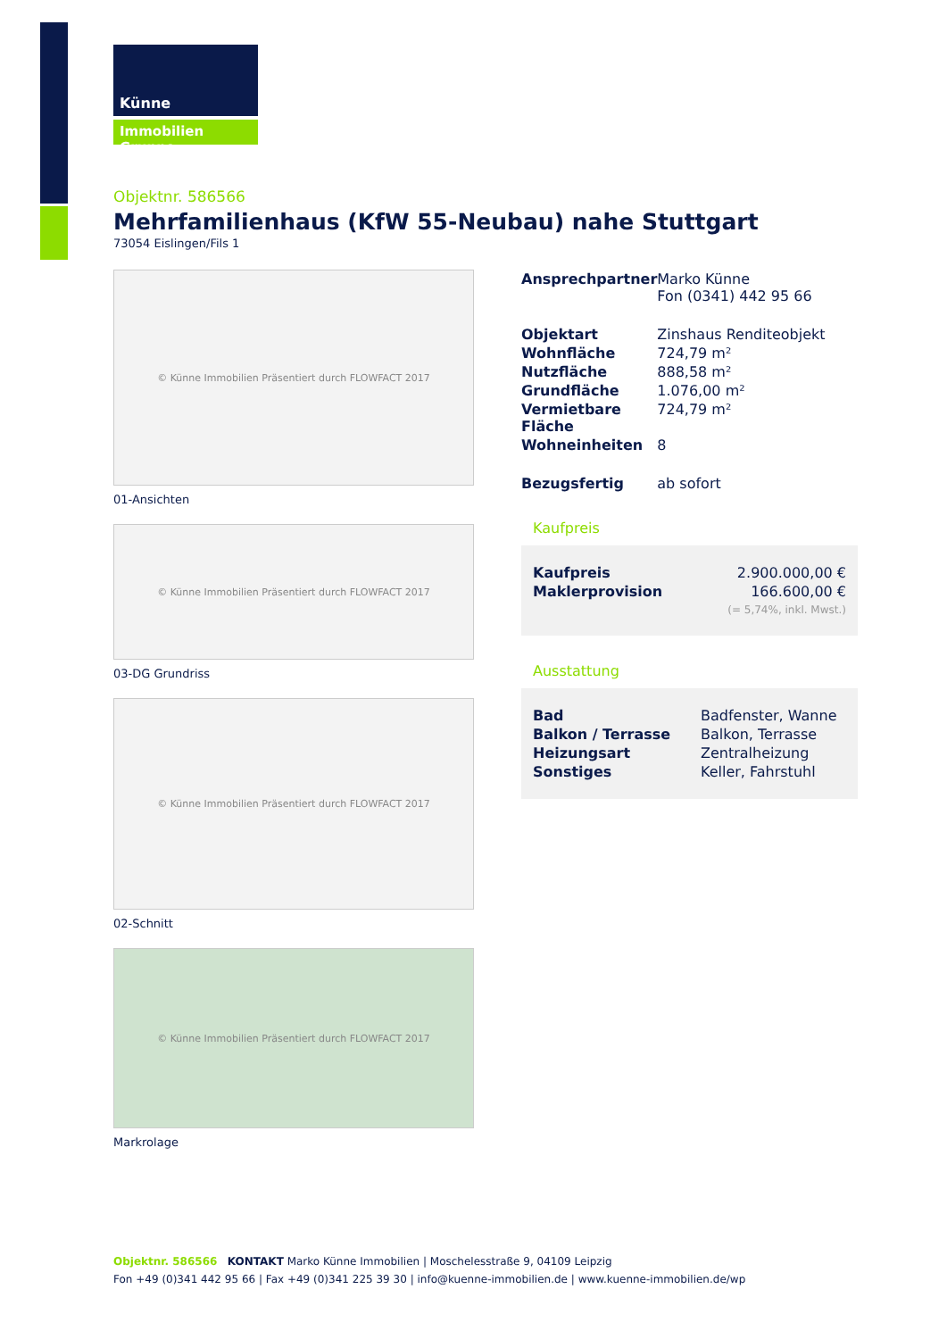Künne
Immobilien Gruppe
Objektnr. 586566
Mehrfamilienhaus (KfW 55-Neubau) nahe Stuttgart
73054 Eislingen/Fils 1
© Künne Immobilien Präsentiert durch FLOWFACT 2017
01-Ansichten
© Künne Immobilien Präsentiert durch FLOWFACT 2017
03-DG Grundriss
© Künne Immobilien Präsentiert durch FLOWFACT 2017
02-Schnitt
© Künne Immobilien Präsentiert durch FLOWFACT 2017
Markrolage
| Ansprechpartner | Marko Künne Fon (0341) 442 95 66 |
| Objektart | Zinshaus Renditeobjekt |
| Wohnfläche | 724,79 m² |
| Nutzfläche | 888,58 m² |
| Grundfläche | 1.076,00 m² |
| Vermietbare Fläche | 724,79 m² |
| Wohneinheiten | 8 |
| Bezugsfertig | ab sofort |
Kaufpreis
| Kaufpreis | 2.900.000,00 € |
| Maklerprovision | 166.600,00 € (= 5,74%, inkl. Mwst.) |
Ausstattung
| Bad | Badfenster, Wanne |
| Balkon / Terrasse | Balkon, Terrasse |
| Heizungsart | Zentralheizung |
| Sonstiges | Keller, Fahrstuhl |
Objektnr. 586566 KONTAKT Marko Künne Immobilien | Moschelesstraße 9, 04109 Leipzig
Fon +49 (0)341 442 95 66 | Fax +49 (0)341 225 39 30 | info@kuenne-immobilien.de | www.kuenne-immobilien.de/wp